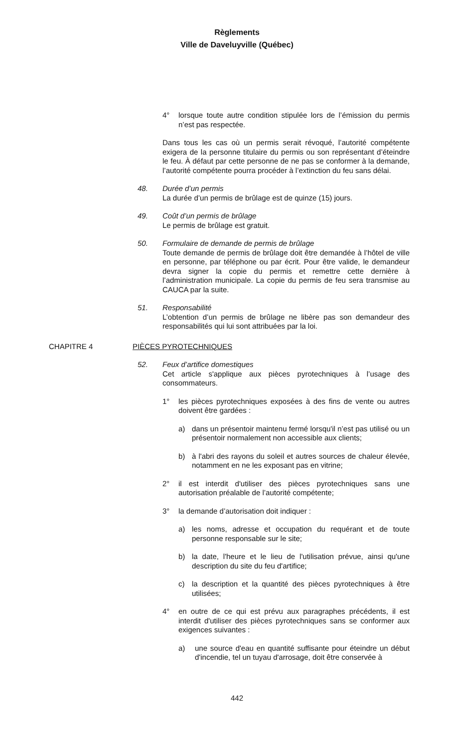Règlements
Ville de Daveluyville (Québec)
4° lorsque toute autre condition stipulée lors de l’émission du permis n’est pas respectée.
Dans tous les cas où un permis serait révoqué, l’autorité compétente exigera de la personne titulaire du permis ou son représentant d’éteindre le feu. À défaut par cette personne de ne pas se conformer à la demande, l’autorité compétente pourra procéder à l’extinction du feu sans délai.
48. Durée d’un permis
La durée d’un permis de brûlage est de quinze (15) jours.
49. Coût d’un permis de brûlage
Le permis de brûlage est gratuit.
50. Formulaire de demande de permis de brûlage
Toute demande de permis de brûlage doit être demandée à l’hôtel de ville en personne, par téléphone ou par écrit. Pour être valide, le demandeur devra signer la copie du permis et remettre cette dernière à l’administration municipale. La copie du permis de feu sera transmise au CAUCA par la suite.
51. Responsabilité
L’obtention d’un permis de brûlage ne libère pas son demandeur des responsabilités qui lui sont attribuées par la loi.
CHAPITRE 4 PIÈCES PYROTECHNIQUES
52. Feux d’artifice domestiques
Cet article s'applique aux pièces pyrotechniques à l’usage des consommateurs.
1° les pièces pyrotechniques exposées à des fins de vente ou autres doivent être gardées :
a) dans un présentoir maintenu fermé lorsqu'il n’est pas utilisé ou un présentoir normalement non accessible aux clients;
b) à l'abri des rayons du soleil et autres sources de chaleur élevée, notamment en ne les exposant pas en vitrine;
2° il est interdit d'utiliser des pièces pyrotechniques sans une autorisation préalable de l’autorité compétente;
3° la demande d’autorisation doit indiquer :
a) les noms, adresse et occupation du requérant et de toute personne responsable sur le site;
b) la date, l'heure et le lieu de l'utilisation prévue, ainsi qu'une description du site du feu d'artifice;
c) la description et la quantité des pièces pyrotechniques à être utilisées;
4° en outre de ce qui est prévu aux paragraphes précédents, il est interdit d'utiliser des pièces pyrotechniques sans se conformer aux exigences suivantes :
a) une source d'eau en quantité suffisante pour éteindre un début d'incendie, tel un tuyau d'arrosage, doit être conservée à
442